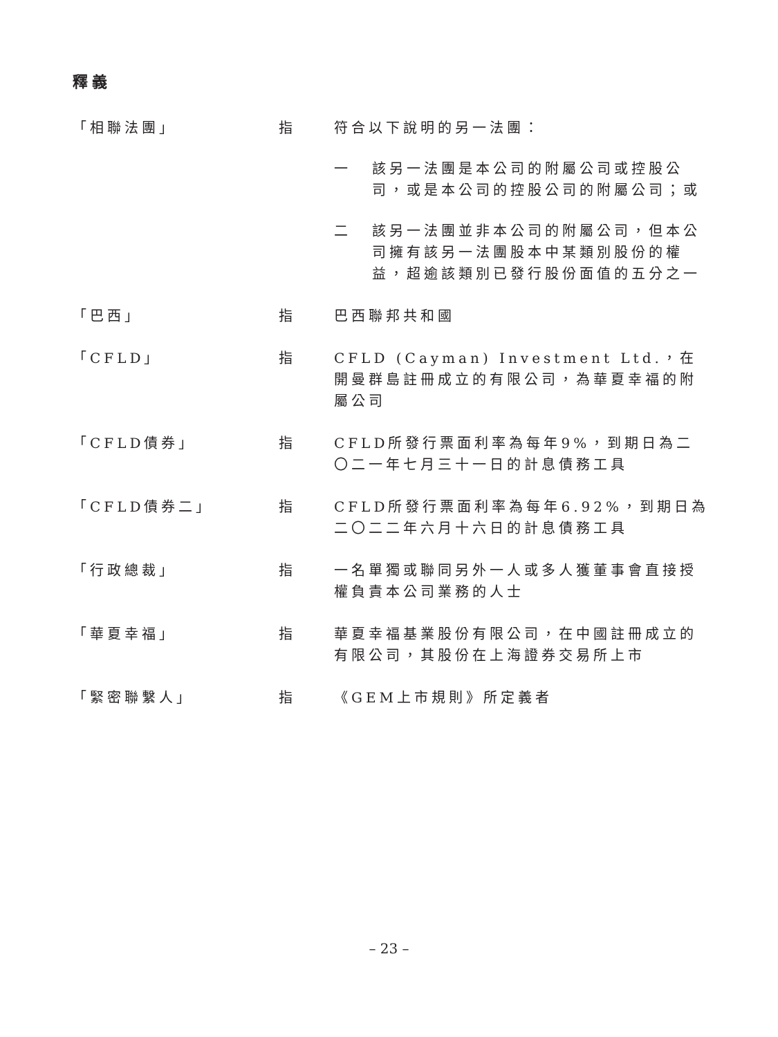釋義
「相聯法團」 指 符合以下說明的另一法團：
一 該另一法團是本公司的附屬公司或控股公司，或是本公司的控股公司的附屬公司；或
二 該另一法團並非本公司的附屬公司，但本公司擁有該另一法團股本中某類別股份的權益，超逾該類別已發行股份面值的五分之一
「巴西」 指 巴西聯邦共和國
「CFLD」 指 CFLD (Cayman) Investment Ltd.，在開曼群島註冊成立的有限公司，為華夏幸福的附屬公司
「CFLD債券」 指 CFLD所發行票面利率為每年9%，到期日為二〇二一年七月三十一日的計息債務工具
「CFLD債券二」 指 CFLD所發行票面利率為每年6.92%，到期日為二〇二二年六月十六日的計息債務工具
「行政總裁」 指 一名單獨或聯同另外一人或多人獲董事會直接授權負責本公司業務的人士
「華夏幸福」 指 華夏幸福基業股份有限公司，在中國註冊成立的有限公司，其股份在上海證券交易所上市
「緊密聯繫人」 指 《GEM上市規則》所定義者
– 23 –